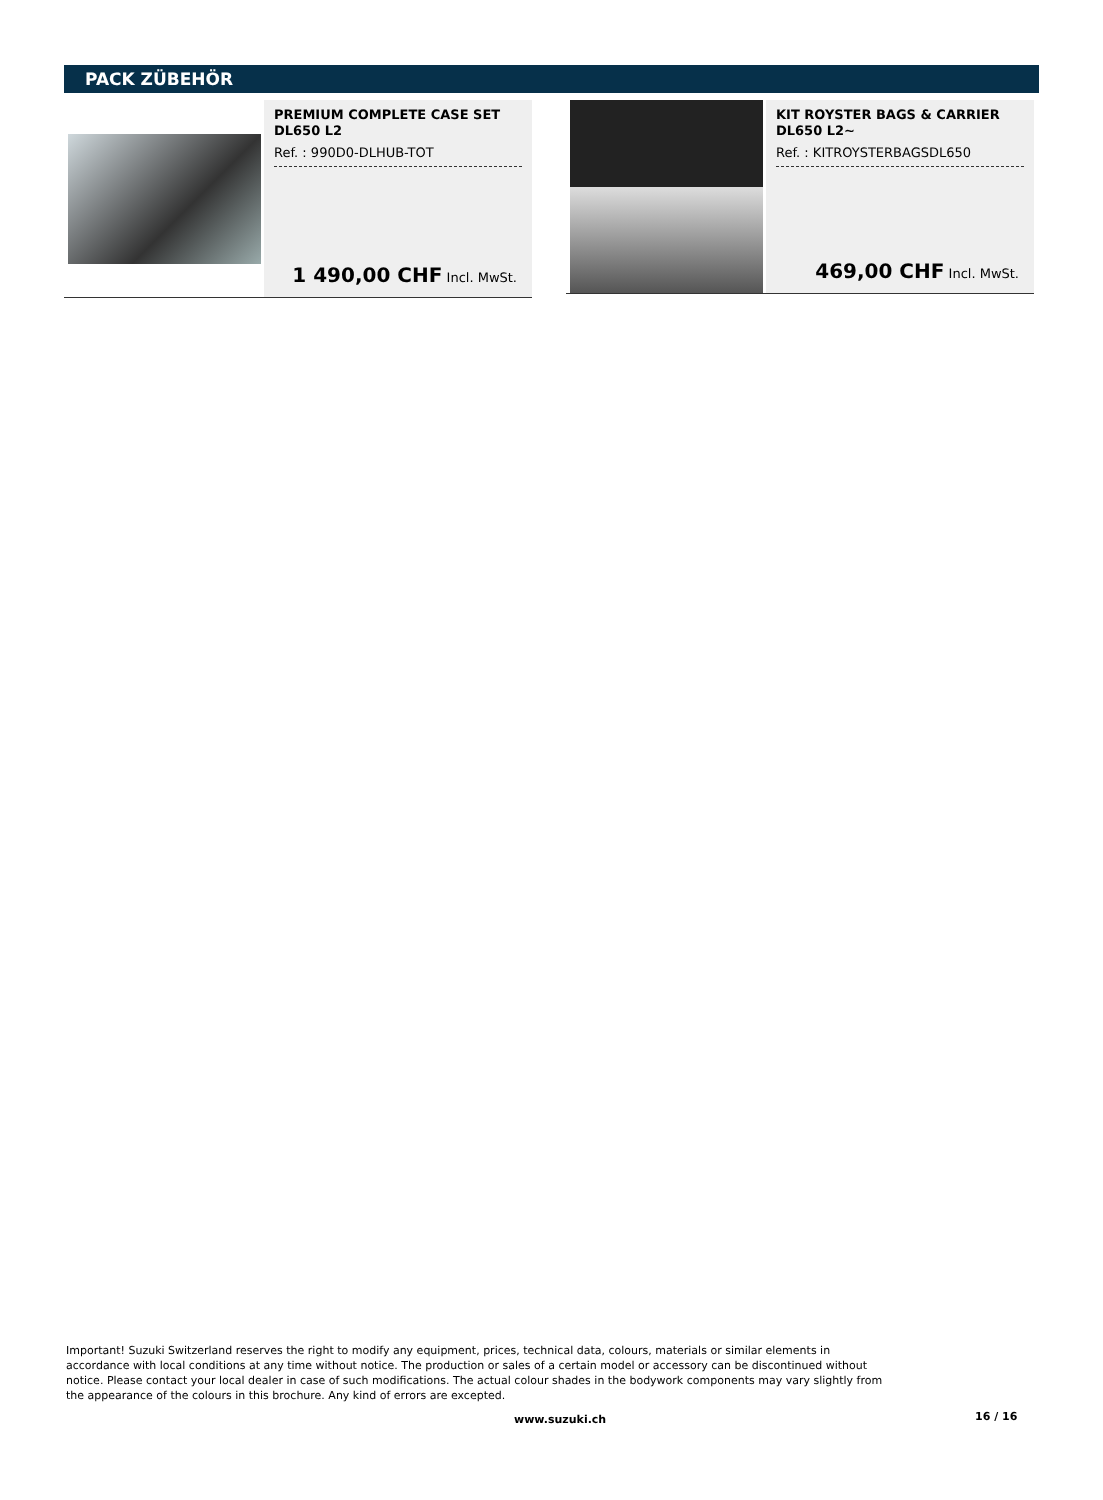PACK ZÜBEHÖR
PREMIUM COMPLETE CASE SET
DL650 L2
Ref. : 990D0-DLHUB-TOT
1 490,00 CHF Incl. MwSt.
KIT ROYSTER BAGS & CARRIER
DL650 L2~
Ref. : KITROYSTERBAGSDL650
469,00 CHF Incl. MwSt.
Important! Suzuki Switzerland reserves the right to modify any equipment, prices, technical data, colours, materials or similar elements in accordance with local conditions at any time without notice. The production or sales of a certain model or accessory can be discontinued without notice. Please contact your local dealer in case of such modifications. The actual colour shades in the bodywork components may vary slightly from the appearance of the colours in this brochure. Any kind of errors are excepted.
www.suzuki.ch 16 / 16